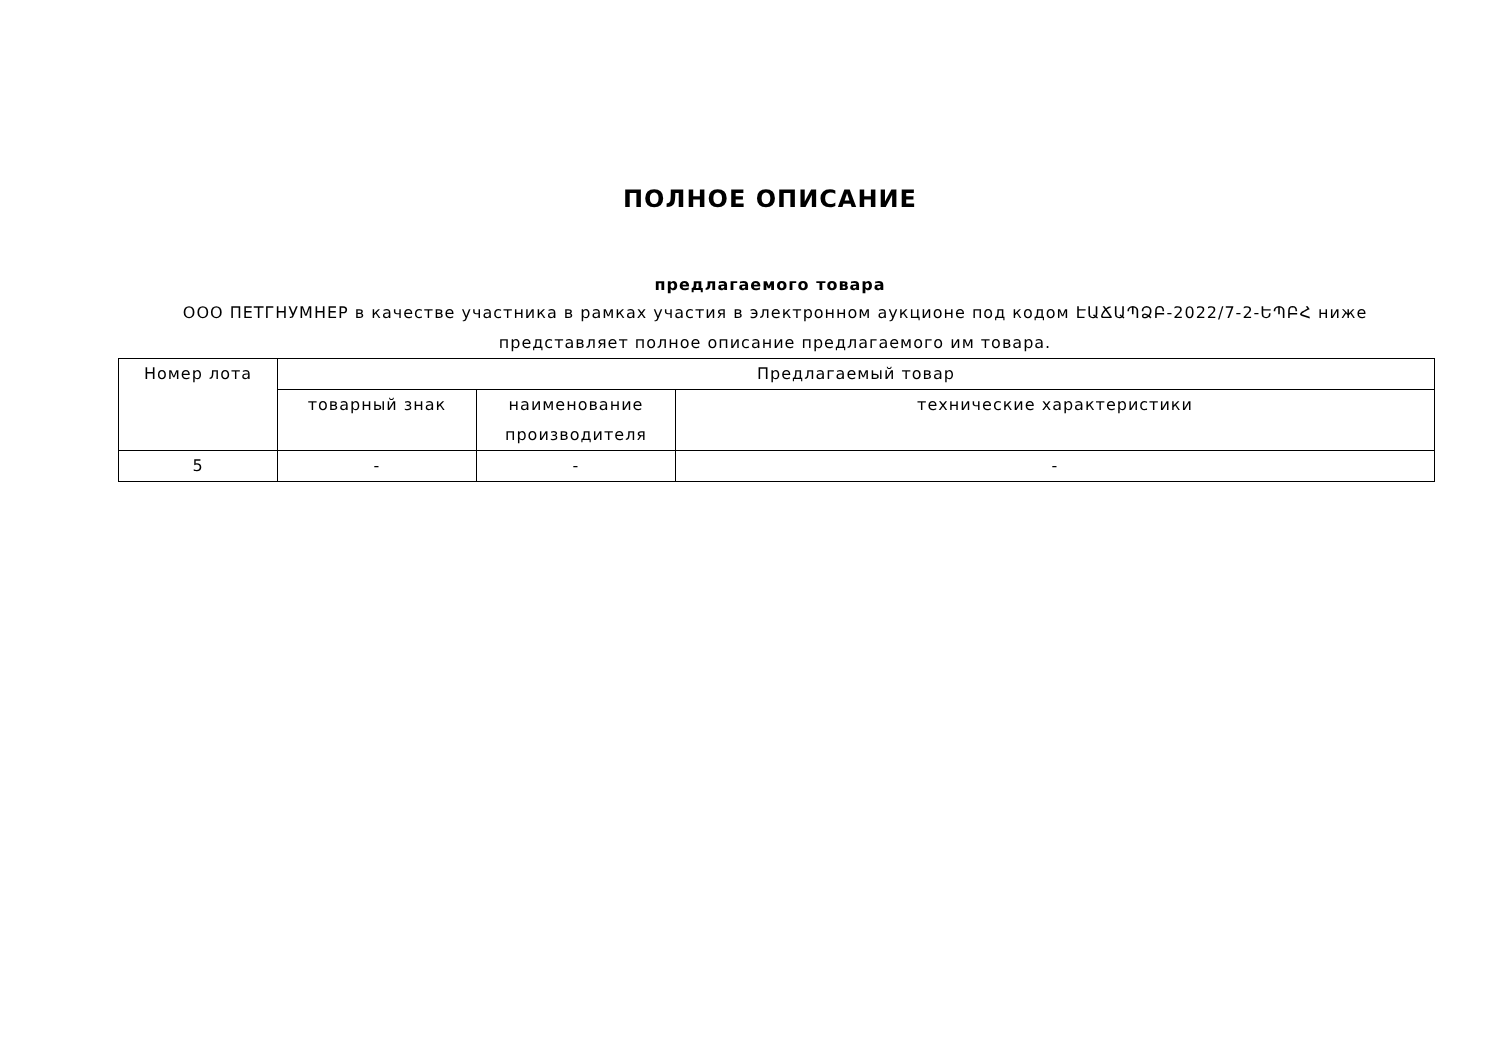ПОЛНОЕ ОПИСАНИЕ
предлагаемого товара
ООО ПЕТГНУМНЕР в качестве участника в рамках участия в электронном аукционе под кодом ԷԱՃԱՊՁԲ-2022/7-2-ԵՊԲՀ ниже представляет полное описание предлагаемого им товара.
| Номер лота | Предлагаемый товар | | |
| --- | --- | --- | --- |
| | товарный знак | наименование производителя | технические характеристики |
| 5 | - | - | - |